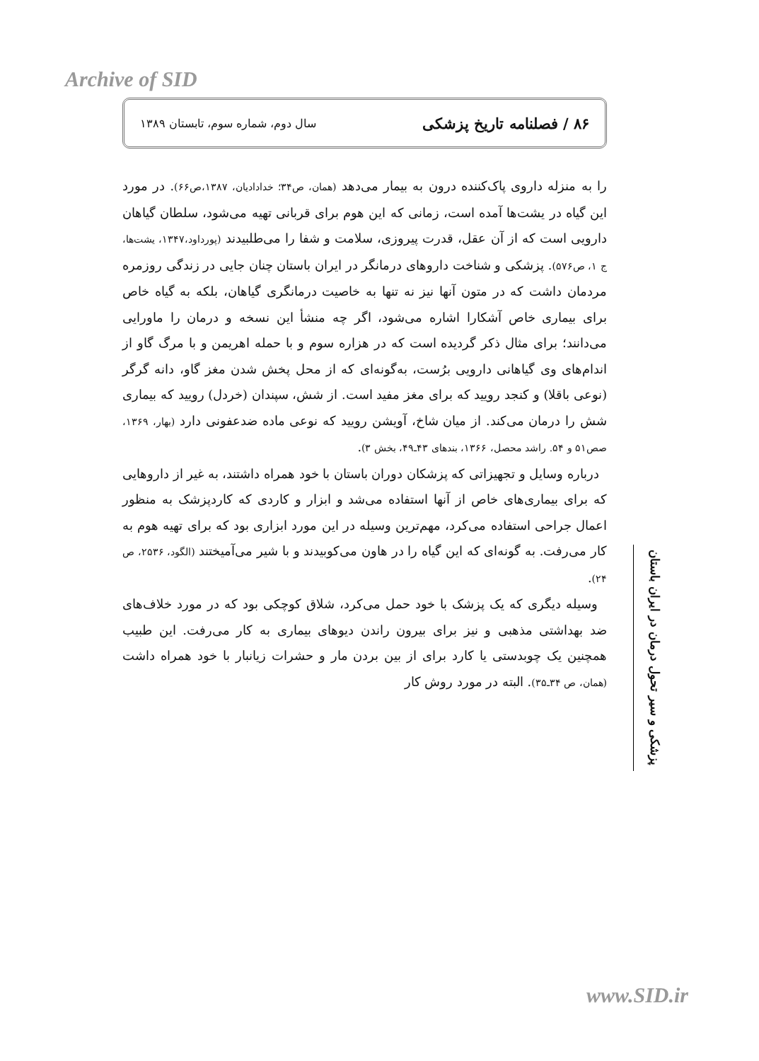Archive of SID
۸۶ / فصلنامه تاریخ پزشکی سال دوم، شماره سوم، تابستان ۱۳۸۹
را به منزله داروی پاک‌کننده درون به بیمار می‌دهد (همان، ص۳۴؛ خدادادیان، ۱۳۸۷،ص۶۶). در مورد این گیاه در یشت‌ها آمده است، زمانی که این هوم برای قربانی تهیه می‌شود، سلطان گیاهان دارویی است که از آن عقل، قدرت پیروزی، سلامت و شفا را می‌طلبیدند (پورداود،۱۳۴۷، یشت‌ها، ج ۱، ص۵۷۶). پزشکی و شناخت داروهای درمانگر در ایران باستان چنان جایی در زندگی روزمره مردمان داشت که در متون آنها نیز نه تنها به خاصیت درمانگری گیاهان، بلکه به گیاه خاص برای بیماری خاص آشکارا اشاره می‌شود، اگر چه منشأ این نسخه و درمان را ماورایی می‌دانند؛ برای مثال ذکر گردیده است که در هزاره سوم و با حمله اهریمن و با مرگ گاو از اندام‌های وی گیاهانی دارویی برُست، به‌گونه‌ای که از محل پخش شدن مغز گاو، دانه گرگر (نوعی باقلا) و کنجد رویید که برای مغز مفید است. از شش، سپندان (خردل) رویید که بیماری شش را درمان می‌کند. از میان شاخ، آویشن رویید که نوعی ماده ضدعفونی دارد (بهار، ۱۳۶۹، صص۵۱ و ۵۴. راشد محصل، ۱۳۶۶، بندهای ۴۳ـ۴۹، بخش ۳).
درباره وسایل و تجهیزاتی که پزشکان دوران باستان با خود همراه داشتند، به غیر از داروهایی که برای بیماری‌های خاص از آنها استفاده می‌شد و ابزار و کاردی که کاردپزشک به منظور اعمال جراحی استفاده می‌کرد، مهم‌ترین وسیله در این مورد ابزاری بود که برای تهیه هوم به کار می‌رفت. به گونه‌ای که این گیاه را در هاون می‌کوبیدند و با شیر می‌آمیختند (الگود، ۲۵۳۶، ص ۲۴).
وسیله دیگری که یک پزشک با خود حمل می‌کرد، شلاق کوچکی بود که در مورد خلاف‌های ضد بهداشتی مذهبی و نیز برای بیرون راندن دیوهای بیماری به کار می‌رفت. این طبیب همچنین یک چوبدستی یا کارد برای از بین بردن مار و حشرات زیانبار با خود همراه داشت (همان، ص ۳۴ـ۳۵). البته در مورد روش کار
پزشکی و سیر تحول درمان در ایران باستان
www.SID.ir